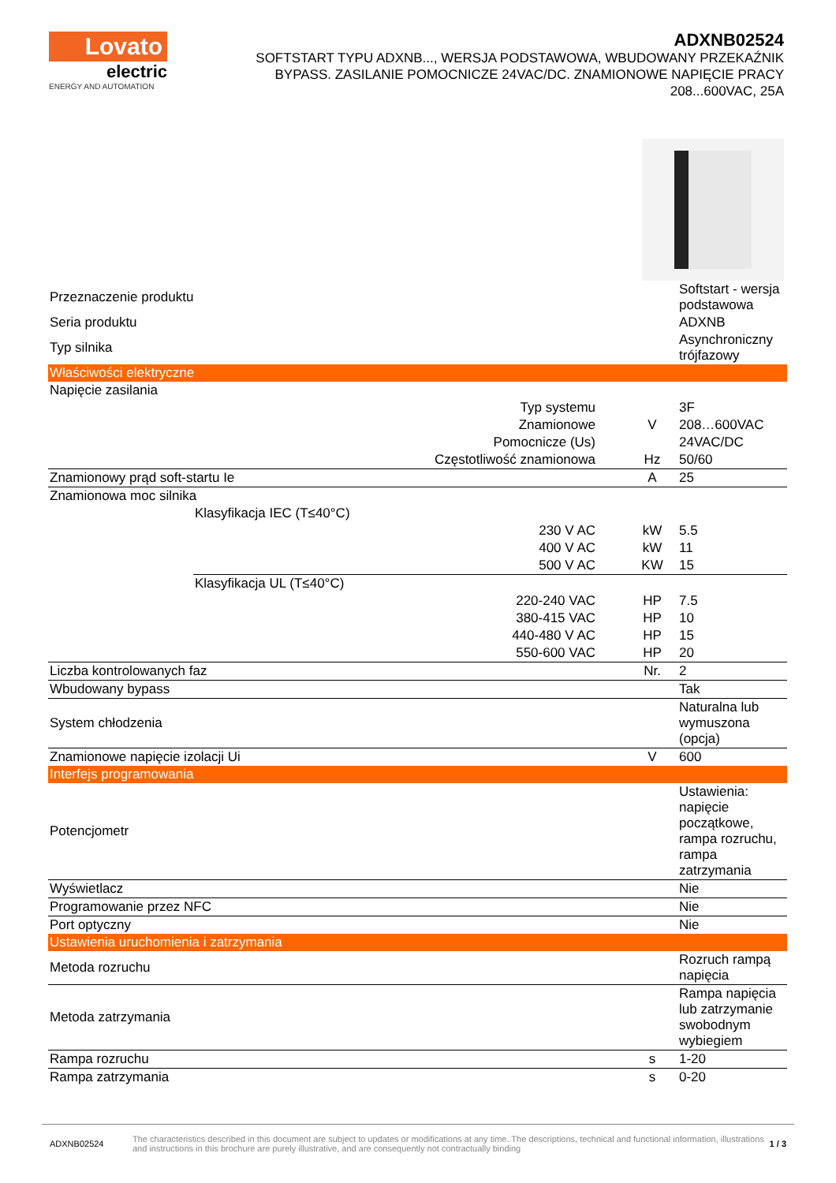Lovato
electric
ENERGY AND AUTOMATION
ADXNB02524
SOFTSTART TYPU ADXNB..., WERSJA PODSTAWOWA, WBUDOWANY PRZEKAŹNIK BYPASS. ZASILANIE POMOCNICZE 24VAC/DC. ZNAMIONOWE NAPIĘCIE PRACY 208...600VAC, 25A
| Przeznaczenie produktu | | | Softstart - wersja podstawowa |
| Seria produktu | | | ADXNB |
| Typ silnika | | | Asynchroniczny trójfazowy |
| Właściwości elektryczne | | | |
| Napięcie zasilania | | | |
| Typ systemu | | | 3F |
| Znamionowe | | V | 208…600VAC |
| Pomocnicze (Us) | | | 24VAC/DC |
| Częstotliwość znamionowa | | Hz | 50/60 |
| Znamionowy prąd soft-startu Ie | | A | 25 |
| Znamionowa moc silnika | | | |
| | Klasyfikacja IEC (T≤40°C) | | |
| | 230 V AC | kW | 5.5 |
| | 400 V AC | kW | 11 |
| | 500 V AC | KW | 15 |
| | Klasyfikacja UL (T≤40°C) | | |
| | 220-240 VAC | HP | 7.5 |
| | 380-415 VAC | HP | 10 |
| | 440-480 V AC | HP | 15 |
| | 550-600 VAC | HP | 20 |
| Liczba kontrolowanych faz | | Nr. | 2 |
| Wbudowany bypass | | | Tak |
| System chłodzenia | | | Naturalna lub wymuszona (opcja) |
| Znamionowe napięcie izolacji Ui | | V | 600 |
| Interfejs programowania | | | |
| Potencjometr | | | Ustawienia: napięcie początkowe, rampa rozruchu, rampa zatrzymania |
| Wyświetlacz | | | Nie |
| Programowanie przez NFC | | | Nie |
| Port optyczny | | | Nie |
| Ustawienia uruchomienia i zatrzymania | | | |
| Metoda rozruchu | | | Rozruch rampą napięcia |
| Metoda zatrzymania | | | Rampa napięcia lub zatrzymanie swobodnym wybiegiem |
| Rampa rozruchu | | s | 1-20 |
| Rampa zatrzymania | | s | 0-20 |
ADXNB02524
The characteristics described in this document are subject to updates or modifications at any time. The descriptions, technical and functional information, illustrations and instructions in this brochure are purely illustrative, and are consequently not contractually binding
1 / 3